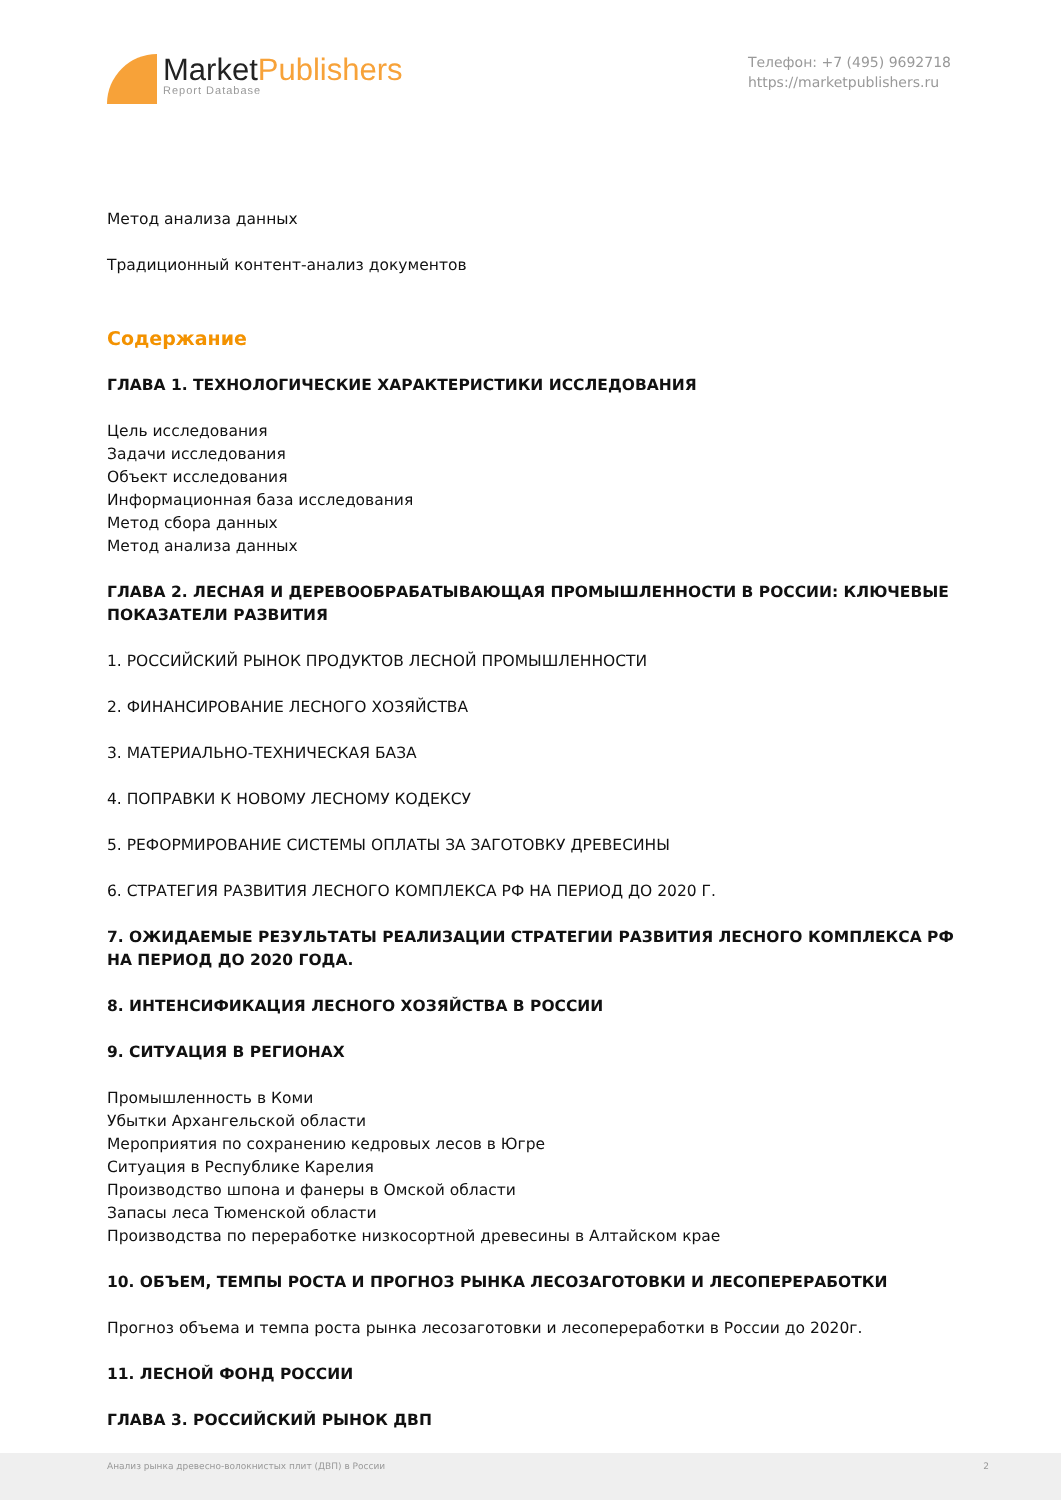MarketPublishers
Report Database
Телефон: +7 (495) 9692718
https://marketpublishers.ru
Метод анализа данных
Традиционный контент-анализ документов
Содержание
ГЛАВА 1. ТЕХНОЛОГИЧЕСКИЕ ХАРАКТЕРИСТИКИ ИССЛЕДОВАНИЯ
Цель исследования
Задачи исследования
Объект исследования
Информационная база исследования
Метод сбора данных
Метод анализа данных
ГЛАВА 2. ЛЕСНАЯ И ДЕРЕВООБРАБАТЫВАЮЩАЯ ПРОМЫШЛЕННОСТИ В РОССИИ: КЛЮЧЕВЫЕ ПОКАЗАТЕЛИ РАЗВИТИЯ
1. РОССИЙСКИЙ РЫНОК ПРОДУКТОВ ЛЕСНОЙ ПРОМЫШЛЕННОСТИ
2. ФИНАНСИРОВАНИЕ ЛЕСНОГО ХОЗЯЙСТВА
3. МАТЕРИАЛЬНО-ТЕХНИЧЕСКАЯ БАЗА
4. ПОПРАВКИ К НОВОМУ ЛЕСНОМУ КОДЕКСУ
5. РЕФОРМИРОВАНИЕ СИСТЕМЫ ОПЛАТЫ ЗА ЗАГОТОВКУ ДРЕВЕСИНЫ
6. СТРАТЕГИЯ РАЗВИТИЯ ЛЕСНОГО КОМПЛЕКСА РФ НА ПЕРИОД ДО 2020 Г.
7. ОЖИДАЕМЫЕ РЕЗУЛЬТАТЫ РЕАЛИЗАЦИИ СТРАТЕГИИ РАЗВИТИЯ ЛЕСНОГО КОМПЛЕКСА РФ НА ПЕРИОД ДО 2020 ГОДА.
8. ИНТЕНСИФИКАЦИЯ ЛЕСНОГО ХОЗЯЙСТВА В РОССИИ
9. СИТУАЦИЯ В РЕГИОНАХ
Промышленность в Коми
Убытки Архангельской области
Мероприятия по сохранению кедровых лесов в Югре
Ситуация в Республике Карелия
Производство шпона и фанеры в Омской области
Запасы леса Тюменской области
Производства по переработке низкосортной древесины в Алтайском крае
10. ОБЪЕМ, ТЕМПЫ РОСТА И ПРОГНОЗ РЫНКА ЛЕСОЗАГОТОВКИ И ЛЕСОПЕРЕРАБОТКИ
Прогноз объема и темпа роста рынка лесозаготовки и лесопереработки в России до 2020г.
11. ЛЕСНОЙ ФОНД РОССИИ
ГЛАВА 3. РОССИЙСКИЙ РЫНОК ДВП
Анализ рынка древесно-волокнистых плит (ДВП) в России 2